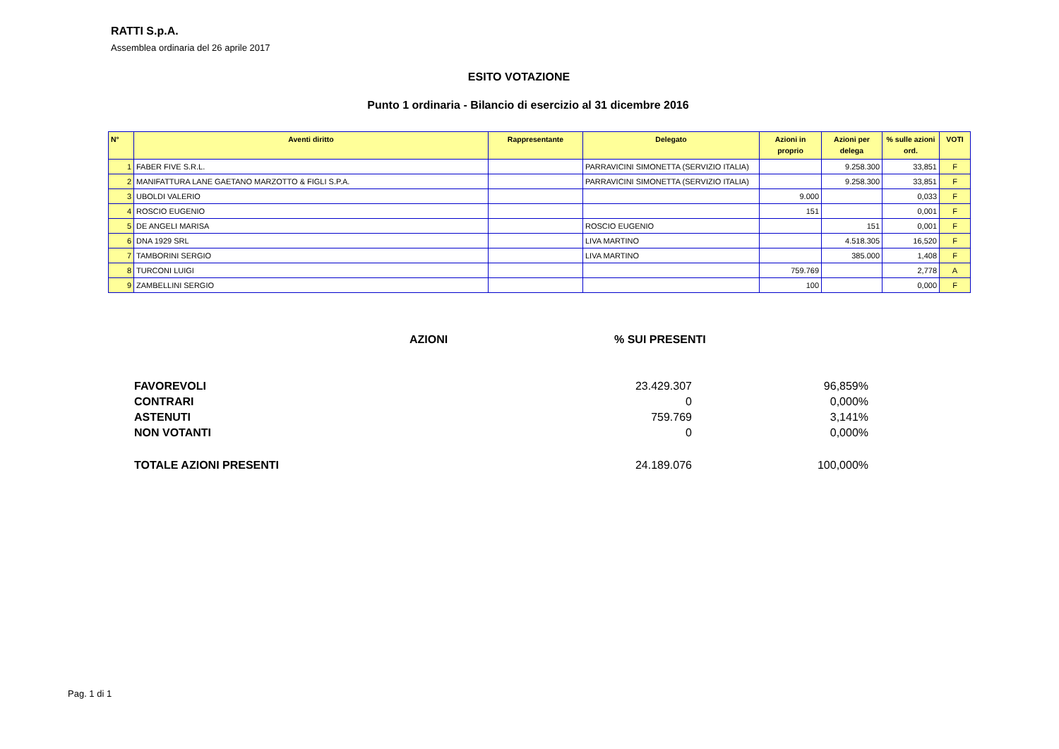RATTI S.p.A.
Assemblea ordinaria del 26 aprile 2017
ESITO VOTAZIONE
Punto 1 ordinaria - Bilancio di esercizio al 31 dicembre 2016
| N° | Aventi diritto | Rappresentante | Delegato | Azioni in proprio | Azioni per delega | % sulle azioni ord. | VOTI |
| --- | --- | --- | --- | --- | --- | --- | --- |
| 1 | FABER FIVE S.R.L. | | PARRAVICINI SIMONETTA (SERVIZIO ITALIA) | | 9.258.300 | 33,851 | F |
| 2 | MANIFATTURA LANE GAETANO MARZOTTO & FIGLI S.P.A. | | PARRAVICINI SIMONETTA (SERVIZIO ITALIA) | | 9.258.300 | 33,851 | F |
| 3 | UBOLDI VALERIO | | | 9.000 | | 0,033 | F |
| 4 | ROSCIO EUGENIO | | | 151 | | 0,001 | F |
| 5 | DE ANGELI MARISA | | ROSCIO EUGENIO | | 151 | 0,001 | F |
| 6 | DNA 1929 SRL | | LIVA MARTINO | | 4.518.305 | 16,520 | F |
| 7 | TAMBORINI SERGIO | | LIVA MARTINO | | 385.000 | 1,408 | F |
| 8 | TURCONI LUIGI | | | 759.769 | | 2,778 | A |
| 9 | ZAMBELLINI SERGIO | | | 100 | | 0,000 | F |
| | AZIONI | % SUI PRESENTI |
| FAVOREVOLI | 23.429.307 | 96,859% |
| CONTRARI | 0 | 0,000% |
| ASTENUTI | 759.769 | 3,141% |
| NON VOTANTI | 0 | 0,000% |
| TOTALE AZIONI PRESENTI | 24.189.076 | 100,000% |
Pag. 1 di 1